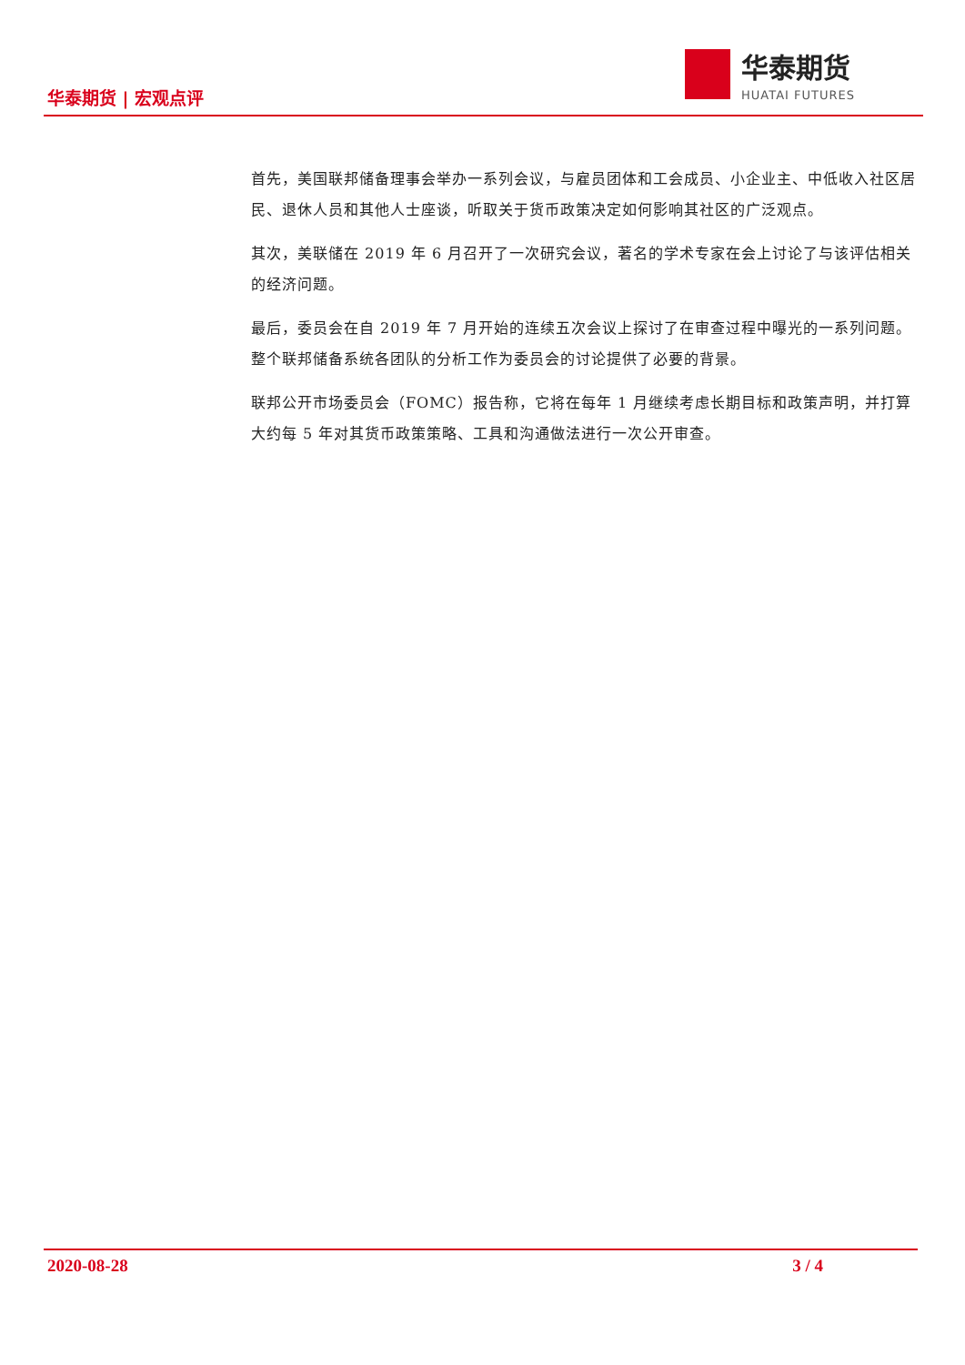华泰期货 | 宏观点评
华泰期货
HUATAI FUTURES
首先，美国联邦储备理事会举办一系列会议，与雇员团体和工会成员、小企业主、中低收入社区居民、退休人员和其他人士座谈，听取关于货币政策决定如何影响其社区的广泛观点。
其次，美联储在 2019 年 6 月召开了一次研究会议，著名的学术专家在会上讨论了与该评估相关的经济问题。
最后，委员会在自 2019 年 7 月开始的连续五次会议上探讨了在审查过程中曝光的一系列问题。整个联邦储备系统各团队的分析工作为委员会的讨论提供了必要的背景。
联邦公开市场委员会（FOMC）报告称，它将在每年 1 月继续考虑长期目标和政策声明，并打算大约每 5 年对其货币政策策略、工具和沟通做法进行一次公开审查。
2020-08-28 3 / 4